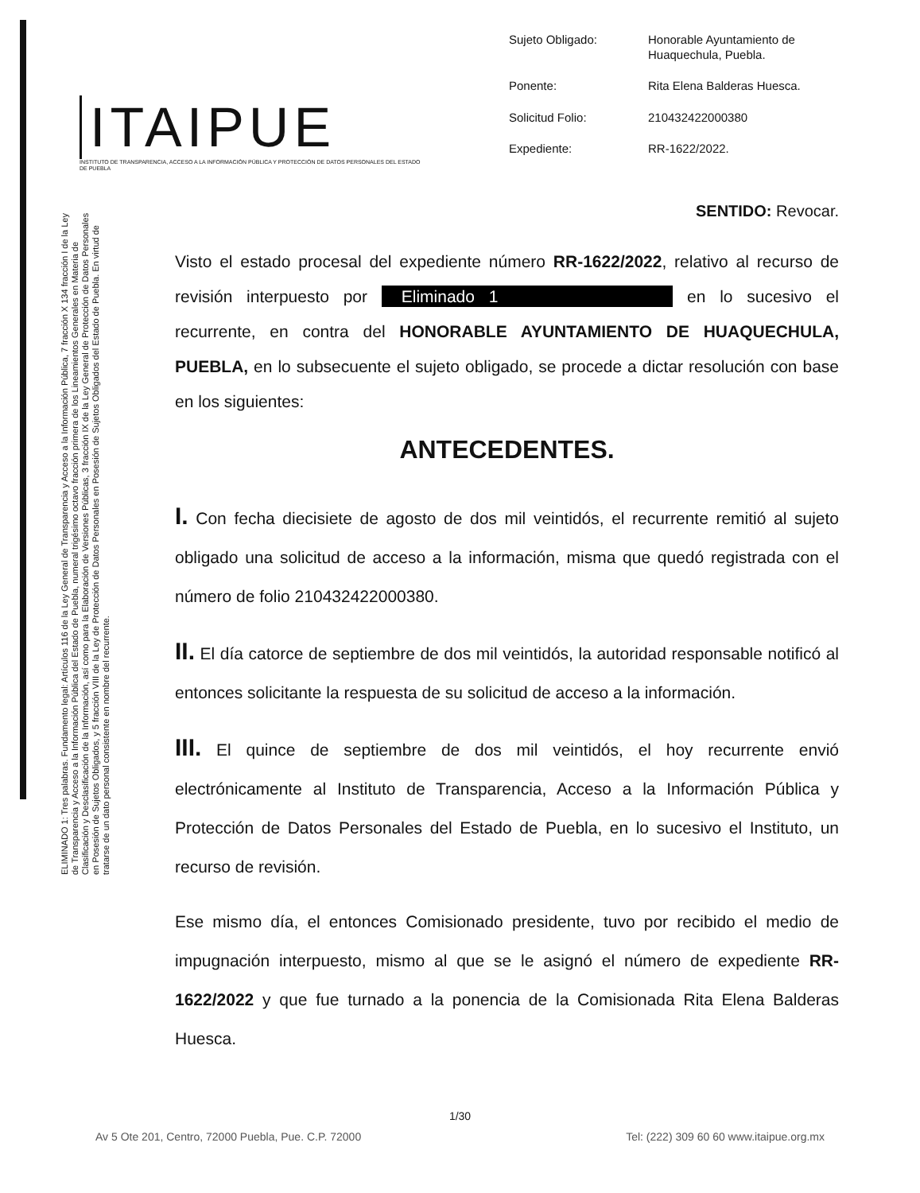ITAIPUE
INSTITUTO DE TRANSPARENCIA, ACCESO A LA INFORMACIÓN PÚBLICA Y PROTECCIÓN DE DATOS PERSONALES DEL ESTADO DE PUEBLA
Sujeto Obligado:
Honorable Ayuntamiento de Huaquechula, Puebla.
Ponente:
Rita Elena Balderas Huesca.
Solicitud Folio:
210432422000380
Expediente:
RR-1622/2022.
ELIMINADO 1: Tres palabras. Fundamento legal: Artículos 116 de la Ley General de Transparencia y Acceso a la Información Pública, 7 fracción X 134 fracción I de la Ley de Transparencia y Acceso a la Información Pública del Estado de Puebla, numeral trigésimo octavo fracción primera de los Lineamientos Generales en Materia de Clasificación y Desclasificación de la Información, así como para la Elaboración de Versiones Públicas, 3 fracción IX de la Ley General de Protección de Datos Personales en Posesión de Sujetos Obligados, y 5 fracción VIII de la Ley de Protección de Datos Personales en Posesión de Sujetos Obligados del Estado de Puebla. En virtud de tratarse de un dato personal consistente en nombre del recurrente.
SENTIDO: Revocar.
Visto el estado procesal del expediente número RR-1622/2022, relativo al recurso de revisión interpuesto por Eliminado 1 en lo sucesivo el recurrente, en contra del HONORABLE AYUNTAMIENTO DE HUAQUECHULA, PUEBLA, en lo subsecuente el sujeto obligado, se procede a dictar resolución con base en los siguientes:
ANTECEDENTES.
I. Con fecha diecisiete de agosto de dos mil veintidós, el recurrente remitió al sujeto obligado una solicitud de acceso a la información, misma que quedó registrada con el número de folio 210432422000380.
II. El día catorce de septiembre de dos mil veintidós, la autoridad responsable notificó al entonces solicitante la respuesta de su solicitud de acceso a la información.
III. El quince de septiembre de dos mil veintidós, el hoy recurrente envió electrónicamente al Instituto de Transparencia, Acceso a la Información Pública y Protección de Datos Personales del Estado de Puebla, en lo sucesivo el Instituto, un recurso de revisión.
Ese mismo día, el entonces Comisionado presidente, tuvo por recibido el medio de impugnación interpuesto, mismo al que se le asignó el número de expediente RR-1622/2022 y que fue turnado a la ponencia de la Comisionada Rita Elena Balderas Huesca.
1/30
Av 5 Ote 201, Centro, 72000 Puebla, Pue. C.P. 72000 Tel: (222) 309 60 60 www.itaipue.org.mx